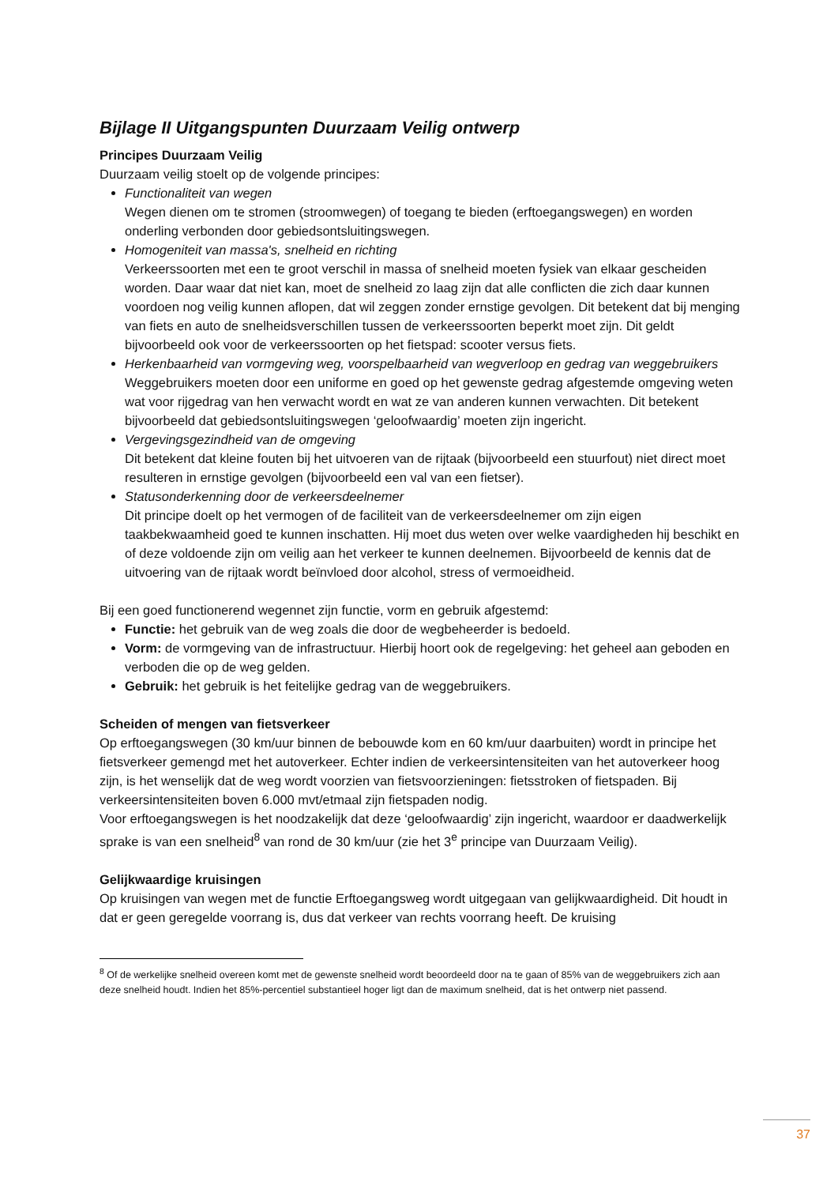Bijlage II Uitgangspunten Duurzaam Veilig ontwerp
Principes Duurzaam Veilig
Duurzaam veilig stoelt op de volgende principes:
Functionaliteit van wegen
Wegen dienen om te stromen (stroomwegen) of toegang te bieden (erftoegangswegen) en worden onderling verbonden door gebiedsontsluitingswegen.
Homogeniteit van massa's, snelheid en richting
Verkeerssoorten met een te groot verschil in massa of snelheid moeten fysiek van elkaar gescheiden worden. Daar waar dat niet kan, moet de snelheid zo laag zijn dat alle conflicten die zich daar kunnen voordoen nog veilig kunnen aflopen, dat wil zeggen zonder ernstige gevolgen. Dit betekent dat bij menging van fiets en auto de snelheidsverschillen tussen de verkeerssoorten beperkt moet zijn. Dit geldt bijvoorbeeld ook voor de verkeerssoorten op het fietspad: scooter versus fiets.
Herkenbaarheid van vormgeving weg, voorspelbaarheid van wegverloop en gedrag van weggebruikers
Weggebruikers moeten door een uniforme en goed op het gewenste gedrag afgestemde omgeving weten wat voor rijgedrag van hen verwacht wordt en wat ze van anderen kunnen verwachten. Dit betekent bijvoorbeeld dat gebiedsontsluitingswegen ‘geloofwaardig’ moeten zijn ingericht.
Vergevingsgezindheid van de omgeving
Dit betekent dat kleine fouten bij het uitvoeren van de rijtaak (bijvoorbeeld een stuurfout) niet direct moet resulteren in ernstige gevolgen (bijvoorbeeld een val van een fietser).
Statusonderkenning door de verkeersdeelnemer
Dit principe doelt op het vermogen of de faciliteit van de verkeersdeelnemer om zijn eigen taakbekwaamheid goed te kunnen inschatten. Hij moet dus weten over welke vaardigheden hij beschikt en of deze voldoende zijn om veilig aan het verkeer te kunnen deelnemen. Bijvoorbeeld de kennis dat de uitvoering van de rijtaak wordt beïnvloed door alcohol, stress of vermoeidheid.
Bij een goed functionerend wegennet zijn functie, vorm en gebruik afgestemd:
Functie: het gebruik van de weg zoals die door de wegbeheerder is bedoeld.
Vorm: de vormgeving van de infrastructuur. Hierbij hoort ook de regelgeving: het geheel aan geboden en verboden die op de weg gelden.
Gebruik: het gebruik is het feitelijke gedrag van de weggebruikers.
Scheiden of mengen van fietsverkeer
Op erftoegangswegen (30 km/uur binnen de bebouwde kom en 60 km/uur daarbuiten) wordt in principe het fietsverkeer gemengd met het autoverkeer. Echter indien de verkeersintensiteiten van het autoverkeer hoog zijn, is het wenselijk dat de weg wordt voorzien van fietsvoorzieningen: fietsstroken of fietspaden. Bij verkeersintensiteiten boven 6.000 mvt/etmaal zijn fietspaden nodig.
Voor erftoegangswegen is het noodzakelijk dat deze ‘geloofwaardig’ zijn ingericht, waardoor er daadwerkelijk sprake is van een snelheid<sup>8</sup> van rond de 30 km/uur (zie het 3<sup>e</sup> principe van Duurzaam Veilig).
Gelijkwaardige kruisingen
Op kruisingen van wegen met de functie Erftoegangsweg wordt uitgegaan van gelijkwaardigheid. Dit houdt in dat er geen geregelde voorrang is, dus dat verkeer van rechts voorrang heeft. De kruising
<sup>8</sup> Of de werkelijke snelheid overeen komt met de gewenste snelheid wordt beoordeeld door na te gaan of 85% van de weggebruikers zich aan deze snelheid houdt. Indien het 85%-percentiel substantieel hoger ligt dan de maximum snelheid, dat is het ontwerp niet passend.
37